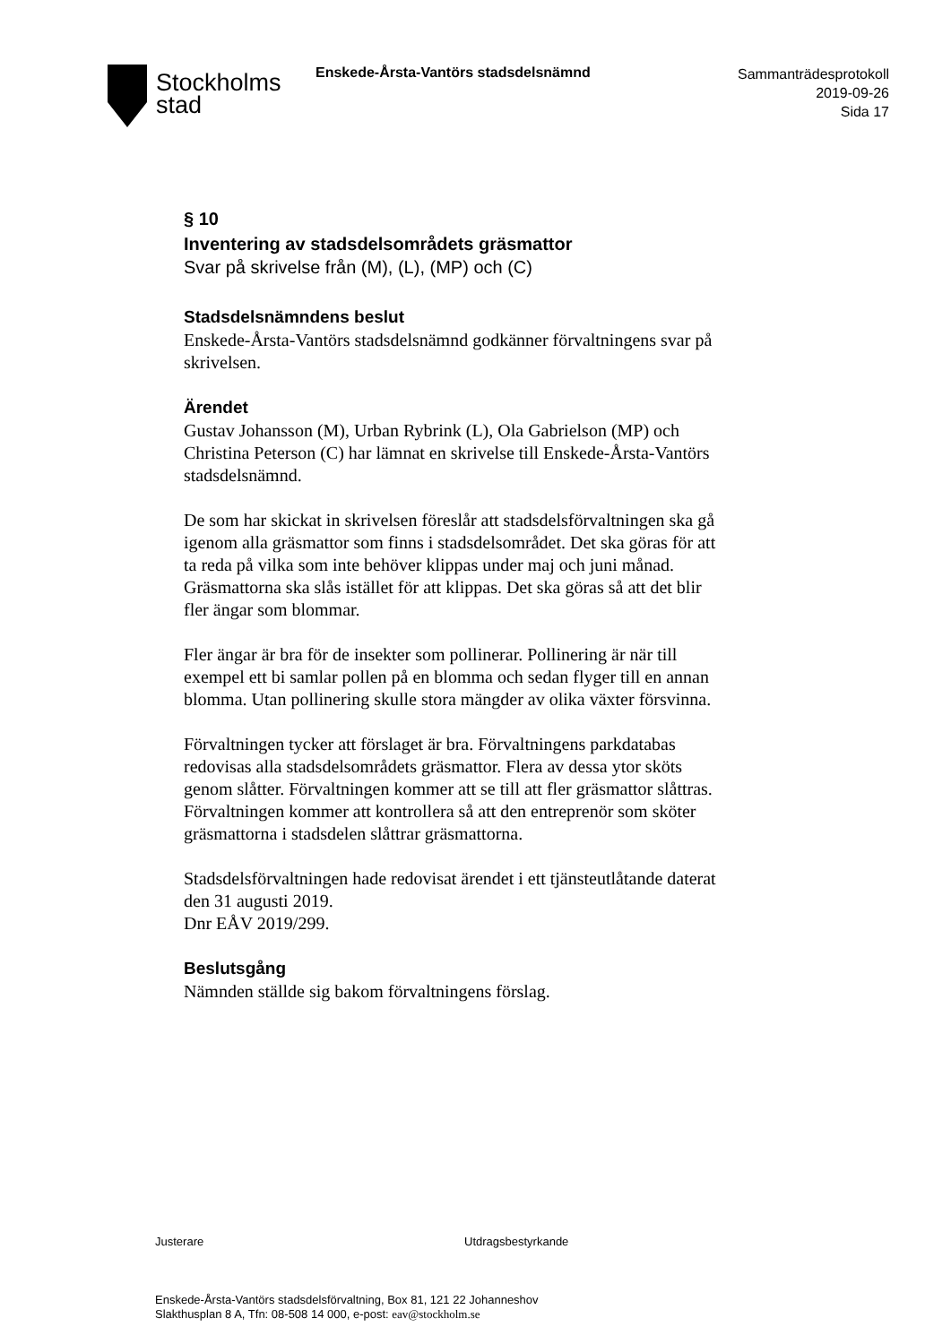Stockholms
stad
Enskede-Årsta-Vantörs stadsdelsnämnd
Sammanträdesprotokoll
2019-09-26
Sida 17
§ 10
Inventering av stadsdelsområdets gräsmattor
Svar på skrivelse från (M), (L), (MP) och (C)
Stadsdelsnämndens beslut
Enskede-Årsta-Vantörs stadsdelsnämnd godkänner förvaltningens svar på skrivelsen.
Ärendet
Gustav Johansson (M), Urban Rybrink (L), Ola Gabrielson (MP) och Christina Peterson (C) har lämnat en skrivelse till Enskede-Årsta-Vantörs stadsdelsnämnd.
De som har skickat in skrivelsen föreslår att stadsdelsförvaltningen ska gå igenom alla gräsmattor som finns i stadsdelsområdet. Det ska göras för att ta reda på vilka som inte behöver klippas under maj och juni månad. Gräsmattorna ska slås istället för att klippas. Det ska göras så att det blir fler ängar som blommar.
Fler ängar är bra för de insekter som pollinerar. Pollinering är när till exempel ett bi samlar pollen på en blomma och sedan flyger till en annan blomma. Utan pollinering skulle stora mängder av olika växter försvinna.
Förvaltningen tycker att förslaget är bra. Förvaltningens parkdatabas redovisas alla stadsdelsområdets gräsmattor. Flera av dessa ytor sköts genom slåtter. Förvaltningen kommer att se till att fler gräsmattor slåttras. Förvaltningen kommer att kontrollera så att den entreprenör som sköter gräsmattorna i stadsdelen slåttrar gräsmattorna.
Stadsdelsförvaltningen hade redovisat ärendet i ett tjänsteutlåtande daterat den 31 augusti 2019.
Dnr EÅV 2019/299.
Beslutsgång
Nämnden ställde sig bakom förvaltningens förslag.
Justerare Utdragsbestyrkande
Enskede-Årsta-Vantörs stadsdelsförvaltning, Box 81, 121 22 Johanneshov
Slakthusplan 8 A, Tfn: 08-508 14 000, e-post: eav@stockholm.se